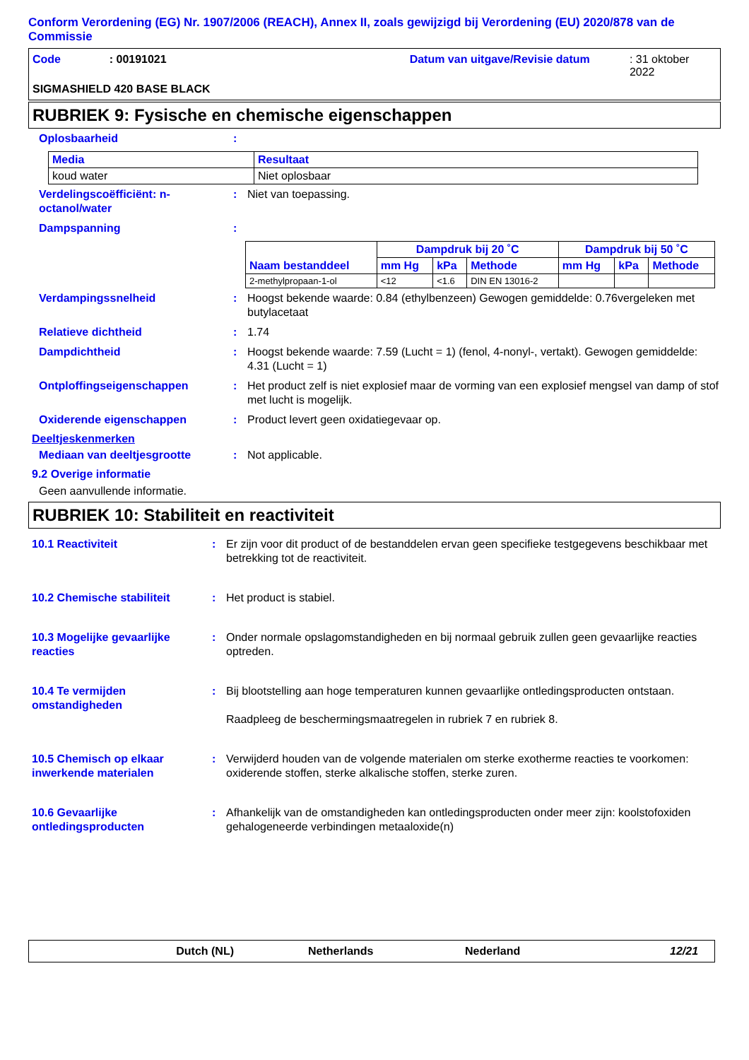Conform Verordening (EG) Nr. 1907/2006 (REACH), Annex II, zoals gewijzigd bij Verordening (EU) 2020/878 van de Commissie
Code: 00191021 Datum van uitgave/Revisie datum: 31 oktober 2022
SIGMASHIELD 420 BASE BLACK
RUBRIEK 9: Fysische en chemische eigenschappen
Oplosbaarheid:
| Media | Resultaat |
| --- | --- |
| koud water | Niet oplosbaar |
Verdelingscoëfficiënt: n-octanol/water: Niet van toepassing.
Dampspanning:
| Naam bestanddeel | Dampdruk bij 20 ˚C | | | Dampdruk bij 50 ˚C | | |
| --- | --- | --- | --- | --- | --- | --- |
| | mm Hg | kPa | Methode | mm Hg | kPa | Methode |
| 2-methylpropaan-1-ol | <12 | <1.6 | DIN EN 13016-2 | | | |
Verdampingssnelheid: Hoogst bekende waarde: 0.84 (ethylbenzeen) Gewogen gemiddelde: 0.76vergeleken met butylacetaat
Relatieve dichtheid: 1.74
Dampdichtheid: Hoogst bekende waarde: 7.59 (Lucht = 1) (fenol, 4-nonyl-, vertakt). Gewogen gemiddelde: 4.31 (Lucht = 1)
Ontploffingseigenschappen: Het product zelf is niet explosief maar de vorming van een explosief mengsel van damp of stof met lucht is mogelijk.
Oxiderende eigenschappen: Product levert geen oxidatiegevaar op.
Deeltjeskenmerken
Mediaan van deeltjesgrootte: Not applicable.
9.2 Overige informatie
Geen aanvullende informatie.
RUBRIEK 10: Stabiliteit en reactiviteit
10.1 Reactiviteit: Er zijn voor dit product of de bestanddelen ervan geen specifieke testgegevens beschikbaar met betrekking tot de reactiviteit.
10.2 Chemische stabiliteit: Het product is stabiel.
10.3 Mogelijke gevaarlijke reacties: Onder normale opslagomstandigheden en bij normaal gebruik zullen geen gevaarlijke reacties optreden.
10.4 Te vermijden omstandigheden: Bij blootstelling aan hoge temperaturen kunnen gevaarlijke ontledingsproducten ontstaan.
Raadpleeg de beschermingsmaatregelen in rubriek 7 en rubriek 8.
10.5 Chemisch op elkaar inwerkende materialen: Verwijderd houden van de volgende materialen om sterke exotherme reacties te voorkomen: oxiderende stoffen, sterke alkalische stoffen, sterke zuren.
10.6 Gevaarlijke ontledingsproducten: Afhankelijk van de omstandigheden kan ontledingsproducten onder meer zijn: koolstofoxiden gehalogeneerde verbindingen metaaloxide(n)
Dutch (NL) Netherlands Nederland 12/21